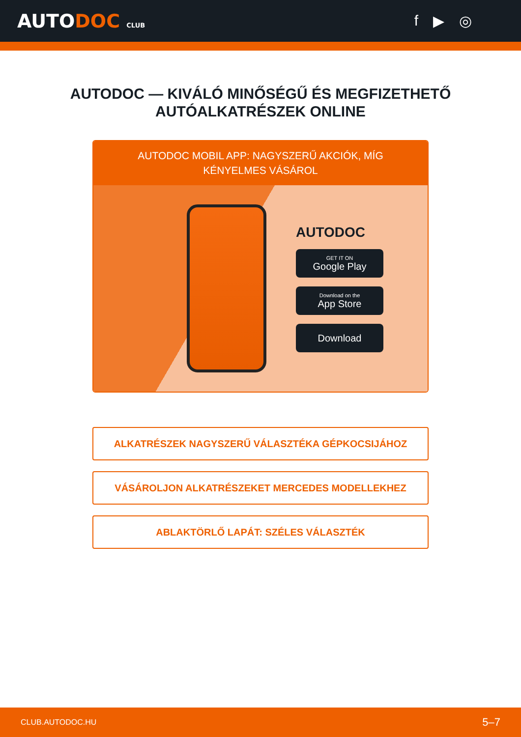AUTODOC CLUB
f ▶ ◎
AUTODOC — KIVÁLÓ MINŐSÉGŰ ÉS MEGFIZETHETŐ AUTÓALKATRÉSZEK ONLINE
AUTODOC MOBIL APP: NAGYSZERŰ AKCIÓK, MÍG KÉNYELMES VÁSÁROL
AUTODOC
GET IT ON
Google Play
Download on the
App Store
Download
ALKATRÉSZEK NAGYSZERŰ VÁLASZTÉKA GÉPKOCSIJÁHOZ
VÁSÁROLJON ALKATRÉSZEKET MERCEDES MODELLEKHEZ
ABLAKTÖRLŐ LAPÁT: SZÉLES VÁLASZTÉK
CLUB.AUTODOC.HU 5–7